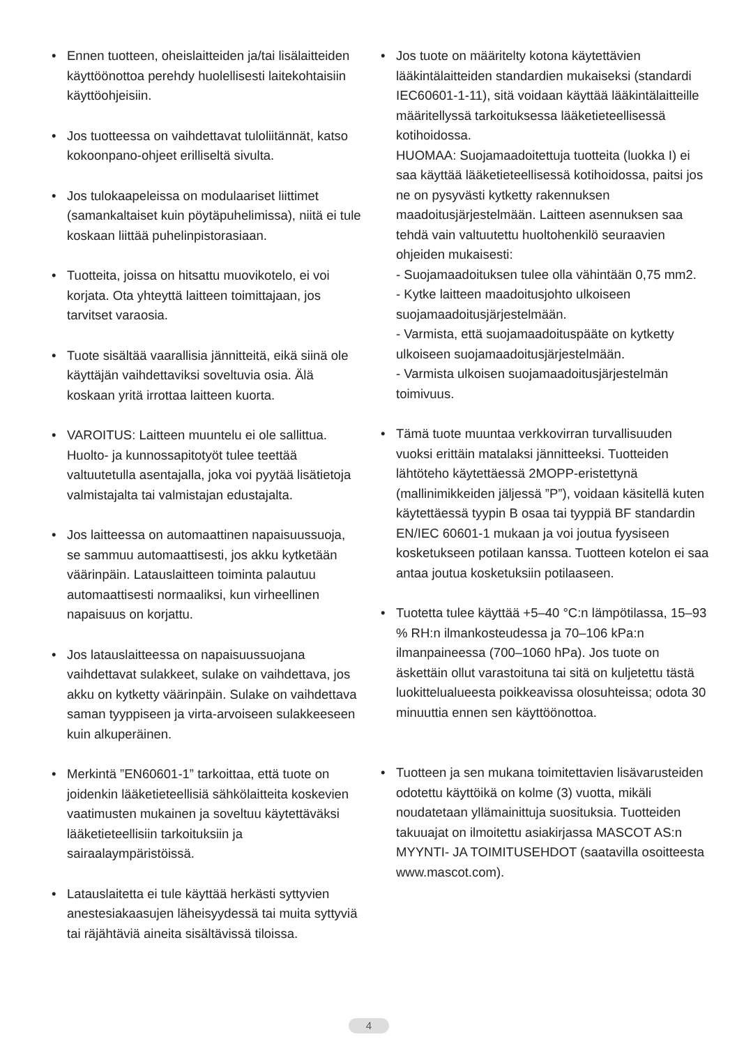• Ennen tuotteen, oheislaitteiden ja/tai lisälaitteiden käyttöönottoa perehdy huolellisesti laitekohtaisiin käyttöohjeisiin.
• Jos tuotteessa on vaihdettavat tuloliitännät, katso kokoonpano-ohjeet erilliseltä sivulta.
• Jos tulokaapeleissa on modulaariset liittimet (samankaltaiset kuin pöytäpuhelimissa), niitä ei tule koskaan liittää puhelinpistorasiaan.
• Tuotteita, joissa on hitsattu muovikotelo, ei voi korjata. Ota yhteyttä laitteen toimittajaan, jos tarvitset varaosia.
• Tuote sisältää vaarallisia jännitteitä, eikä siinä ole käyttäjän vaihdettaviksi soveltuvia osia. Älä koskaan yritä irrottaa laitteen kuorta.
• VAROITUS: Laitteen muuntelu ei ole sallittua. Huolto- ja kunnossapitotyöt tulee teettää valtuutetulla asentajalla, joka voi pyytää lisätietoja valmistajalta tai valmistajan edustajalta.
• Jos laitteessa on automaattinen napaisuussuoja, se sammuu automaattisesti, jos akku kytketään väärinpäin. Latauslaitteen toiminta palautuu automaattisesti normaaliksi, kun virheellinen napaisuus on korjattu.
• Jos latauslaitteessa on napaisuussuojana vaihdettavat sulakkeet, sulake on vaihdettava, jos akku on kytketty väärinpäin. Sulake on vaihdettava saman tyyppiseen ja virta-arvoiseen sulakkeeseen kuin alkuperäinen.
• Merkintä ”EN60601-1” tarkoittaa, että tuote on joidenkin lääketieteellisiä sähkölaitteita koskevien vaatimusten mukainen ja soveltuu käytettäväksi lääketieteellisiin tarkoituksiin ja sairaalaympäristöissä.
• Latauslaitetta ei tule käyttää herkästi syttyvien anestesiakaasujen läheisyydessä tai muita syttyviä tai räjähtäviä aineita sisältävissä tiloissa.
• Jos tuote on määritelty kotona käytettävien lääkintälaitteiden standardien mukaiseksi (standardi IEC60601-1-11), sitä voidaan käyttää lääkintälaitteille määritellyssä tarkoituksessa lääketieteellisessä kotihoidossa.
HUOMAA: Suojamaadoitettuja tuotteita (luokka I) ei saa käyttää lääketieteellisessä kotihoidossa, paitsi jos ne on pysyvästi kytketty rakennuksen maadoitusjärjestelmään. Laitteen asennuksen saa tehdä vain valtuutettu huoltohenkilö seuraavien ohjeiden mukaisesti:
- Suojamaadoituksen tulee olla vähintään 0,75 mm2.
- Kytke laitteen maadoitusjohto ulkoiseen suojamaadoitusjärjestelmään.
- Varmista, että suojamaadoituspääte on kytketty ulkoiseen suojamaadoitusjärjestelmään.
- Varmista ulkoisen suojamaadoitusjärjestelmän toimivuus.
• Tämä tuote muuntaa verkkovirran turvallisuuden vuoksi erittäin matalaksi jännitteeksi. Tuotteiden lähtöteho käytettäessä 2MOPP-eristettynä (mallinimikkeiden jäljessä ”P”), voidaan käsitellä kuten käytettäessä tyypin B osaa tai tyyppiä BF standardin EN/IEC 60601-1 mukaan ja voi joutua fyysiseen kosketukseen potilaan kanssa. Tuotteen kotelon ei saa antaa joutua kosketuksiin potilaaseen.
• Tuotetta tulee käyttää +5–40 °C:n lämpötilassa, 15–93 % RH:n ilmankosteudessa ja 70–106 kPa:n ilmanpaineessa (700–1060 hPa). Jos tuote on äskettäin ollut varastoituna tai sitä on kuljetettu tästä luokittelualueesta poikkeavissa olosuhteissa; odota 30 minuuttia ennen sen käyttöönottoa.
• Tuotteen ja sen mukana toimitettavien lisävarusteiden odotettu käyttöikä on kolme (3) vuotta, mikäli noudatetaan yllämainittuja suosituksia. Tuotteiden takuuajat on ilmoitettu asiakirjassa MASCOT AS:n MYYNTI- JA TOIMITUSEHDOT (saatavilla osoitteesta www.mascot.com).
4